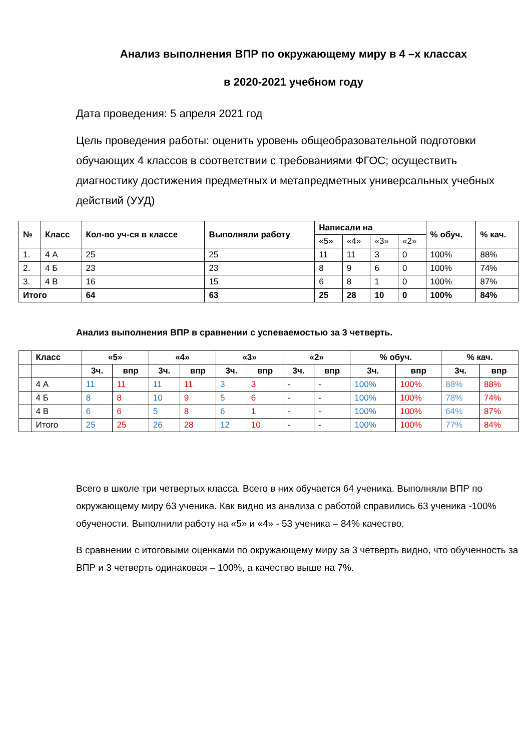Анализ выполнения ВПР по окружающему миру в 4 –х классах
в 2020-2021 учебном году
Дата проведения: 5 апреля 2021 год
Цель проведения работы: оценить уровень общеобразовательной подготовки обучающих 4 классов в соответствии с требованиями ФГОС; осуществить диагностику достижения предметных и метапредметных универсальных учебных действий (УУД)
| № | Класс | Кол-во уч-ся в классе | Выполняли работу | Написали на | | | | % обуч. | % кач. |
| --- | --- | --- | --- | --- | --- | --- | --- | --- | --- |
| | | | | «5» | «4» | «3» | «2» | | |
| 1. | 4 А | 25 | 25 | 11 | 11 | 3 | 0 | 100% | 88% |
| 2. | 4 Б | 23 | 23 | 8 | 9 | 6 | 0 | 100% | 74% |
| 3. | 4 В | 16 | 15 | 6 | 8 | 1 | 0 | 100% | 87% |
| Итого | | 64 | 63 | 25 | 28 | 10 | 0 | 100% | 84% |
Анализ выполнения ВПР в сравнении с успеваемостью за 3 четверть.
| | Класс | «5» | | «4» | | «3» | | «2» | | % обуч. | | % кач. | |
| --- | --- | --- | --- | --- | --- | --- | --- | --- | --- | --- | --- | --- | --- |
| | | 3ч. | впр | 3ч. | впр | 3ч. | впр | 3ч. | впр | 3ч. | впр | 3ч. | впр |
| | 4 А | 11 | 11 | 11 | 11 | 3 | 3 | - | - | 100% | 100% | 88% | 88% |
| | 4 Б | 8 | 8 | 10 | 9 | 5 | 6 | - | - | 100% | 100% | 78% | 74% |
| | 4 В | 6 | 6 | 5 | 8 | 6 | 1 | - | - | 100% | 100% | 64% | 87% |
| | Итого | 25 | 25 | 26 | 28 | 12 | 10 | - | - | 100% | 100% | 77% | 84% |
Всего в школе три четвертых класса. Всего в них обучается 64 ученика. Выполняли ВПР по окружающему миру 63 ученика. Как видно из анализа с работой справились 63 ученика -100% обучености. Выполнили работу на «5» и «4» - 53 ученика – 84% качество.
В сравнении с итоговыми оценками по окружающему миру за 3 четверть видно, что обученность за ВПР и 3 четверть одинаковая – 100%, а качество выше на 7%.